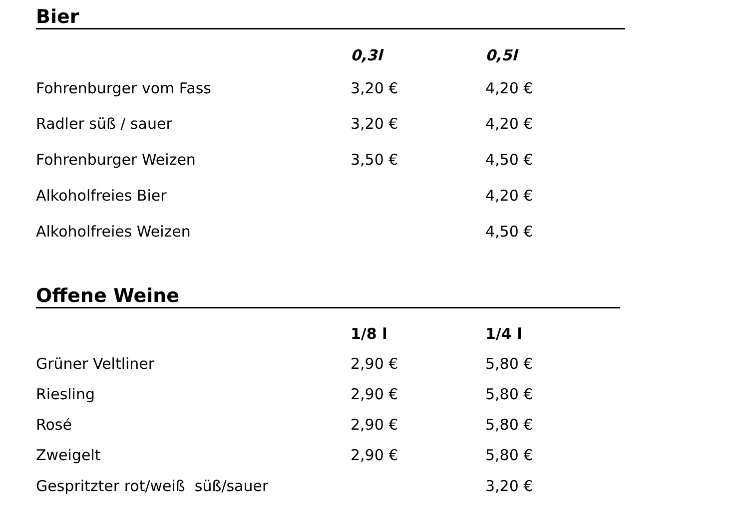Bier
| | 0,3l | 0,5l |
| Fohrenburger vom Fass | 3,20 € | 4,20 € |
| Radler süß / sauer | 3,20 € | 4,20 € |
| Fohrenburger Weizen | 3,50 € | 4,50 € |
| Alkoholfreies Bier | | 4,20 € |
| Alkoholfreies Weizen | | 4,50 € |
Offene Weine
| | 1/8 l | 1/4 l |
| Grüner Veltliner | 2,90 € | 5,80 € |
| Riesling | 2,90 € | 5,80 € |
| Rosé | 2,90 € | 5,80 € |
| Zweigelt | 2,90 € | 5,80 € |
| Gespritzter rot/weiß süß/sauer | | 3,20 € |